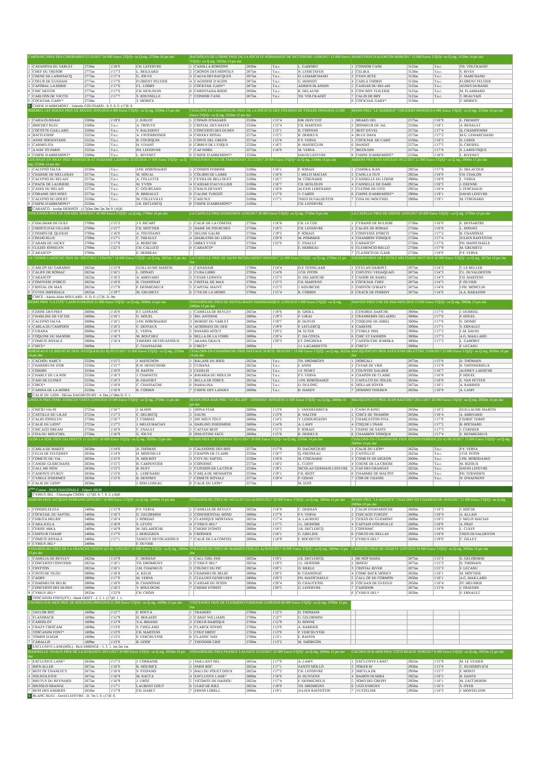| CABOURG PRIX DES CINERAIRES 27/12/2017 28 000 Euros T/Q/Q+ ou Q rég. 2750m 16 pts dur | | | | | BAGNOLES DE L'ORNE PRIX DE LA SOCIETE NORMANDE DE NETTOIEME 15/08/2017 12 000 Euros T/Q/Q+ ou Q rég. 2850m 13 pts dur | | | | | RANES PRIX D'ALENCON 06/08/2017 12 000 Euros T/Q/Q+ ou Q rég. 3150m 14 pts dur | | | | |
| 1 | CASANOVA DU VARLET | 2750m | 1'18"0 | CH. LEFEBVRE | 1 | CAMILLA ROBSONS | 2850m | T.n.c. | L. GABORIT | 1 | CONNOR CASH | 3125m | T.n.c. | TH. VOLCKAERT |
| 2 | CHEF DU TRESOR | 2775m | 1'17"3 | L. BEILEARD | 2 | CRONOS DES MONTILS | 2875m | T.n.c. | N. LEMETAYER | 2 | CELIKA | 3150m | T.n.c. | S. RIVES |
| 3 | CHENE DE LANDISACQ | 2775m | 1'17"4 | G. JOUVE | 3 | CALVA DES RACQUES | 2875m | T.n.c. | D. LEMARCHAND | 3 | CYAN JICEE | 3150m | T.n.c. | C. MARCHAND |
| 4 | COEUR DE GUEHAM | 2775m | 1'17"6 | FLORENT PELTIER | 4 | CAGNOISE D'AGON | 2875m | T.n.c. | G. HERNOT | 4 | CARLA THORIS | 3150m | T.n.c. | FLORENT PELTIER |
| 5 | CAPORAL LA BORIE | 2775m | 1'17"6 | CL. LOBRY | 5 | COCKTAIL GABY* | 2875m | T.n.c. | ADRIEN BLANDIN | 5 | CASDAR DU RELAIS | 3125m | T.n.c. | AGNES DURAND |
| 6 | CHIC DESTIN | 2775m | 1'17"6 | CH. HESLOUIN | 6 | CHRISTIANA BODO | 2850m | T.n.c. | R. DELAUNE | 6 | COW BOY TUILERIE | 3125m | T.n.c. | M. FLAMBARD |
| 7 | CARLTON DE VIETTE | 2775m | 1'17"7 | S. ROUSSELLE | 7 | CONNOR CASH | 2875m | T.n.c. | TH. VOLCKAERT | 7 | CALIN DE BRY | 3125m | T.n.c. | T. BEAUVAIS |
| 0 | COCKTAIL GABY* | 2750m | | T. MORICE | | | | | | 0 | COCKTAIL GABY* | 3150m | | T. MORICE |
| 9 | CHIPIE D'ABBEMONT - Valentin GOUSSARD - 8. 0. 8. 0. (17)0. 6. | | | | | | | | | | | | | |
| BIHOREL LES ROUEN PRIX DE ROUEN 10/05/2018 4 000 Euros T/Q/Q+ ou Q rég. 2500m 13 pts dur | | | | | CHALONS-EN-CHAMPAGNE PRIX DE LA SOCIETE DES COURSES DE STRASB 29/04/2018 15 000 Euros T/Q/Q+ ou Q rég. 2550m 15 pts dur | | | | | REIMS PRIX "LE DIABOLO" VOUZIERS 09/04/2018 6 000 Euros T/Q/Q+ ou Q rég. 2550m 16 pts dur | | | | |
| 1 | CAIFA DURHAM | 2500m | 1'19"0 | J. JUBLOT | 1 | COPAIN D'HASARD | 2550m | 1'15"4 | RIK DEPUYDT | 1 | BRAKO JIEL | 2575m | 1'16"9 | E. FREMIOT |
| 2 | BRICHET BLEU | 2500m | T.n.c. | A. TROUVE | 2 | CRISTAL DES HAYES | 2550m | 1'15"4 | CH. MARTENS | 2 | BONHEUR DE JAL | 2550m | 1'18"1 | A. RENAULT |
| 3 | COCOTTE GAILLARD | 2500m | T.n.c. | V. BALEDENT | 3 | CONCERTO DES DUNES | 2575m | 1'15"1 | B. COPPENS | 3 | BEST D'EVEL | 2575m | 1'17"4 | Q. CHAMPENOIS |
| 4 | BATTLESHIP | 2525m | T.n.c. | A. UNTERREINER | 4 | CHEEKY ROYAL | 2575m | 1'15"5 | R. DERIEUX | 4 | BLUE DAYA | 2575m | 1'17"2 | M.G. LEMARCHAND |
| 5 | ANNE NOGENTAISE | 2525m | T.n.c. | B. COURQUIN | 5 | CONTE DEL GREEN | 2575m | 1'15"8 | P.Y. VERVA | 5 | COCKTAIL DE CARO | 2550m | 1'18"2 | D. LEROI |
| 6 | CARMELITA | 2500m | T.n.c. | H. VIVANT | 6 | CIRRUS DE L'ESQUE | 2550m | 1'16"5 | B. MASSEGUIN | 6 | BANDIT | 2575m | 1'17"5 | D. CRESPEL |
| 7 | A WAY TO PARIS | 2525m | T.n.c. | PH. LEFEBVRE | 7 | CAP NORD | 2575m | 1'16"0 | M. VERVA | 7 | BIGOUDIN | 2575m | 1'17"8 | S. LABOUTIQUE |
| 8 | CHIPIE D'ABBEMONT* | 2500m | T.n.c. | L. RIVENET | 0 | CHIPIE D'ABBEMONT* | 2550m | | DAVID LEFEVRE | 8 | CHIPIE D'ABBEMONT* | 2550m | 1'18"8 | L. RIVENET |
| GOURNAY EN BRAY PRIX MONSIEUR ET MADAME LADOSKI 25/03/2018 17 000 Euros T/Q/Q+ ou Q rég. 2550m 14 pts dur | | | | | VINCENNES PRIX DE PARTHENAY 25/12/2017 20 000 Euros T/Q/Q+ ou Q rég. 2100m 16 pts dur | | | | | AMIENS PRIX DES EPICEAS 19/12/2017 21 000 Euros T/Q/Q+ ou Q rég. 2900m 15 pts dur | | | | |
| 1 | CALYPSO TALVA | 2550m | T.n.c. | J.PH. BORODAJKO | 1 | COSMOS PERRINE | 2100m | 1'16"1 | P. SORAIS | 1 | CIMOKA JEAN | 2925m | 1'17"8 | G. DELACOUR |
| 2 | CHARME DE MELLERAY | 2575m | T.n.c. | M. HOUAL | 2 | COLIBRI DE LARRE | 2100m | 1'16"6 | J. MELIS MACIAS | 2 | CAPILLA TEJY | 2925m | 1'18"0 | CH. CHALON |
| 3 | CALYPSO DU RELAIS | 2575m | T.n.c. | A. COLLETTE | 3 | CEYRA DE BELLOUET | 2100m | 1'16"7 | M. COIGNARD | 3 | CANNELLE DU LOISIR | 2900m | 1'18"9 | L. VERVA |
| 4 | CRACK DE LAURIERE | 2550m | T.n.c. | M. YVON | 4 | CASDAR D'AUVILLIER | 2100m | 1'16"7 | CH. HESLOUIN | 4 | CANNELLE DE DABE | 2925m | 1'18"3 | J. OZENNE |
| 5 | CADIX DU RELAIS | 2575m | T.n.c. | C. GOURGAND | 5 | CHAUD DEVANT | 2100m | 1'16"8 | ALEXIS LERENARD | 5 | CLEONE DU GITE | 2925m | 1'18"4 | J. FERCHAUD |
| 6 | CORANIE DES NOES | 2575m | T.n.c. | N. BRIDAULT | 6 | CALINE TURGOT | 2100m | 1'17"0 | V. CABOS | 6 | CHIPIE D'ABBEMONT* | 2900m | 1'19"1 | DAVID LEFEVRE |
| 7 | CALYPSO DU DOUET | 2550m | T.n.c. | M. COLLEVILLE | 7 | CAID SLY | 2100m | 1'17"1 | THEO DUVALDESTIN | 7 | CISA DU MOUCHEL | 2900m | 1'19"1 | M. COIGNARD |
| 0 | CHIPIE D'ABBEMONT* | 2550m | | J.R. DECLERCQ | 0 | CHIPIE D'ABBEMONT* | 2100m | | CH. LEFEBVRE | | | | | |
| 10 | CARASCO - Jordan DENISOT - (17)Dm Dm 5m 3m 9. (16)0. | | | | | | | | | | | | | |
| VINCENNES PRIX DE DINARD 30/08/2017 40 000 Euros T/Q/Q+ ou Q rég. 2700m 10 pts dur | | | | | LA CAPELLE PRIX D'ENGHIEN 15/06/2017 20 000 Euros T/Q/Q+ ou Q rég. 2750m 9 pts dur | | | | | LA CAPELLE PRIX DE DIEPPE 12/05/2017 20 000 Euros T/Q/Q+ ou Q rég. 2750m 14 pts dur | | | | |
| 1 | CHALIMAR DE GUEZ | 2700m | 1'15"2 | J.Y. RICART | 1 | CALIE DE LA COMTEE | 2750m | 1'16"8 | CH. LE COZ | 1 | CYRANO DE BULIERE | 2750m | 1'16"0 | E. DESSARTRE |
| 2 | CIROCO D'AUVILLIER | 2700m | 1'15"7 | CH. MOTTIER | 2 | DAME DE FOURCHES | 2750m | 1'18"5 | CH. LEFEBVRE | 2 | CALIFE DE ROMAZ | 2750m | 1'16"8 | L. DONATI |
| 3 | COSMOS DE QUERAY | 2700m | 1'16"0 | A. TOUSSAINT | 3 | DELINE GALBE | 2750m | 1'19"2 | P. SORAIS | 3 | COMTESSE D'ORCO | 2750m | 1'17"2 | B. CHANONAT |
| 4 | CREDO BLUE | 2700m | 1'17"1 | C. THEAULT | 4 | DIABLESSE DU LOGIS | 2750m | 1'20"9 | M. POMMIER | 4 | CHAMBON TONIQUE | 2750m | 1'17"4 | JULIEN RAFFESTIN |
| 5 | CARABI DU JACKY | 2700m | 1'17"8 | A. REBECHE | 5 | DIRKY EVER | 2750m | 1'22"0 | C. ENAULT | 5 | CARASCO* | 2750m | 1'17"6 | PH. MASSCHAELE |
| 6 | CLEZIO JOSSELYN | 2700m | 1'22"3 | CH. CALLICO | 0 | CARASCO* | 2750m | | E. HERBEAU | 6 | CLEMENCIO BELLO | 2750m | 1'17"9 | M. GRUMETZ |
| 0 | CARASCO* | 2700m | | E. HERBEAU | | | | | | 7 | CLASSICO DU GADE | 2750m | 1'18"0 | P.Y. VERVA |
| LE CROISE-LAROCHE PRIX DU SOUCHEZ 15/04/2017 18 000 Euros T/Q/Q+ ou Q rég. 2825m 13 pts dur | | | | | LA CAPELLE PRIX DE SAINS RICHAUMONT 06/04/2017 21 000 Euros T/Q/Q+ ou Q rég. 2700m 15 pts dur | | | | | ENGHIEN PRIX DE L'ECOLE MILITAIRE 09/07/2016 40 000 Euros T/Q/Q+ ou Q rég. 2875m 16 pts dur | | | | |
| 1 | CARLOS DU GARABIN | 2825m | 1'15"9 | GUILLAUME MARTIN | 1 | CANADAIR | 2700m | 1'14"4 | D.P. TESSELAAR | 1 | CEYLAN DAIRPET | 2875m | 1'14"3 | T. LE BELLER |
| 2 | CALIFE DE ROMAZ | 2825m | 1'16"1 | L. DONATI | 2 | CUBA LIBRE | 2700m | 1'14"6 | J.CH. PITON | 2 | CHO OYU VEDAQUAIS | 2875m | 1'14"3 | CL. DUVALDESTIN |
| 3 | CARASCO* | 2825m | 1'16"2 | A. ABRIVARD | 3 | CESAR LERWEN | 2700m | 1'15"3 | D. DELAROCHE | 3 | CADOR DE BABEL | 2875m | 1'14"3 | CH. MARTENS |
| 4 | COMTESSE D'ORCO | 2825m | 1'16"6 | B. CHANONAT | 4 | CRISTAL DE MAX | 2700m | 1'15"3 | CH. MARTENS | 4 | COCKTAIL CHEF | 2875m | 1'14"5 | F. OUVRIE |
| 5 | CRISTAL DE MAX | 2825m | 1'17"8 | F. DESMIGNEUX | 5 | CAPITAL MAJYC | 2700m | 1'15"3 | J. KOUBICHE | 5 | CHISTOU D'IRATY | 2875m | 1'14"6 | J.PH. MONCLIN |
| 6 | CUVEE IMPERIALE | 2825m | 1'19"7 | M. GRUMETZ | 6 | CYR DE LA MOIRE | 2700m | 1'15"4 | R. CORBIN | 6 | CRACK DE PEBRISY | 2875m | 1'14"6 | A.A. BARASSIN |
| 11 | CIRCE - Alexis Alain BOULARD - 0. D. 0. (17)6. D. 0m | | | | | | | | | | | | | |
| REIMS PRIX "LA CITE" LAON 01/04/2018 21 000 Euros T/Q/Q+ ou Q rég. 2600m 14 pts dur | | | | | STRASBOURG PRIX DU RESTAURANT PANORAMIQUE 11/03/2018 5 000 Euros T/Q/Q+ ou Q rég. 2800m 13 pts dur | | | | | NANTES PRIX UNE DE MAI 04/01/2018 13 000 Euros T/Q/Q+ ou Q rég. 3000m 13 pts dur | | | | |
| 1 | CERISE DES PRES | 2600m | 1'16"0 | ET. LEFRANC | 1 | CAMELIA DE BEYLEV | 2825m | 1'18"6 | R. GROLL | 1 | CENDREE DARCHE | 3000m | 1'17"0 | J. DUBREIL |
| 2 | CHARLINE DE VICTHI | 2600m | 1'16"1 | G. HOUEL | 2 | BEL ANTOINE | 2800m | 1'19"3 | P. UJKAJ | 2 | CRANBERRY DELADOU | 3000m | 1'17"0 | P. HOUEL |
| 3 | CALYPSO TALVA | 2600m | 1'16"1 | J.PH. BORODAJKO | 3 | BEBERT DU VARLET | 2800m | 1'19"7 | B. DUPUIS | 3 | COQUINE DU HIREL | 3000m | 1'17"0 | G. DONIO |
| 4 | CARLA DU CAMPDOS | 2600m | 1'16"2 | C. DEFFAUX | 4 | ACROBATE DU DER | 2825m | 1'19"0 | P. LECLERCQ | 4 | CARESSE | 3000m | 1'17"1 | S. ERNAULT |
| 5 | CUBANA | 2600m | 1'16"3 | L. VERVA | 5 | BAYARD ATOUT | 2800m | 1'20"2 | M. ELTER | 5 | CYBELE PHIL | 3000m | 1'17"2 | L.M. DAVID |
| 6 | COQUINE DU MANOIR | 2600m | 1'16"3 | M. BOUCHEZ | 6 | BELLA DE LA VOIRE | 2800m | 1'20"4 | C. DA COSTA | 6 | CHIC ET FASHION | 3000m | 1'17"3 | A.G. MAILLARD |
| 7 | COMETE ROYALE | 2600m | 1'16"4 | THIERRY DEVOUASSOUX | 7 | AKABA GRAUX | 2825m | 1'20"3 | ET. ONGHENA | 7 | CARTOUCHE JEMISKA | 3000m | 1'17"3 | L. GABORIT |
| 0 | CIRCE* | 2600m | | C. CHASSAGNE | 0 | CIRCE* | 2800m | | J.J. LAGARDETTE | 0 | CIRCE* | 3000m | | F. LECANU |
| BORDEAUX LE BOUSCAT PRIX D'EYQUEM (Gr B) 03/12/2017 15 000 Euros T/Q/Q+ ou Q rég. 2550m 14 pts dur | | | | | CHALONS-EN-CHAMPAGNE PRIX PAYSAGE SUBTIL 08/10/2017 13 000 Euros T/Q/Q+ ou Q rég. 2625m 14 pts dur | | | | | MAUQUENCHY PRIX AUGUSTIN DELETTRE 23/09/2017 22 000 Euros T/Q/Q+ ou Q rég. 2850m 16 pts dur | | | | |
| 1 | CACHOU NARCY | 2550m | 1'15"5 | J. MATIGNON | 1 | BALANE DU RIED | 2625m | T.n.c. | TH. DROMIGNY | 1 | DORGALI | 2875m | 1'15"0 | D. THOMAIN |
| 2 | CHARMEUSE D'OR | 2550m | 1'15"7 | R.W. DENECHERE | 2 | CUBANA | 2625m | T.n.c. | F. ANNE | 2 | CESAR DE VRIE | 2850m | 1'15"9 | R. THONNERIEUX |
| 3 | COHIBO | 2550m | 1'16"0 | O. RAFFIN | 3 | CEDELIS | 2625m | T.n.c. | J.F. SENET | 3 | COUNTRY DALBER | 2850m | 1'16"7 | AUDREY LAROCHE |
| 4 | CHARLY DE LA NOE | 2550m | 1'16"3 | J. CHAVATTE | 4 | BAVARIA DU MOULIN | 2625m | T.n.c. | P.Y. VERVA | 4 | CHAPON DE CLAIRE | 2850m | 1'16"8 | P. HOUEL |
| 5 | CAID DE GUINES | 2550m | 1'16"3 | B. GRASSET | 5 | BELLA DE FORCE | 2625m | T.n.c. | J.PH. BORODAJKO | 5 | CAPULCO DU SOLEIL | 2850m | 1'16"8 | E. VAN PETTEN |
| 6 | CIRCE* | 2550m | 1'16"8 | C. CHASSAGNE | 6 | BARALINA | 2600m | T.n.c. | D. DULONG | 6 | DOLLAR SOYER | 2875m | 1'16"1 | A. BARRIER |
| 7 | CARINA DE LA MOIRE | 2550m | 1'16"8 | R. CORBIN | 7 | CHIPIE DES LANDES | 2600m | T.n.c. | B. HARDY | 7 | DOMINO THIEBEN | 2850m | 1'16"8 | A. LAMY |
| 12 | CALIE DU LION - Olivier DAGNICOURT - 4. Dm (17)0m D. 0. 1. | | | | | | | | | | | | | |
| LISIEUX PRIX PINEL ESPACES VERTS 22/04/2018 10 000 Euros T/Q/Q+ ou Q rég. 2750m 11 pts dur | | | | | REIMS PRIX BAR PMU "LE PALAIS" - EPERNAY 29/03/2018 21 000 Euros T/Q/Q+ ou Q rég. 2600m 16 pts dur | | | | | MAUQUENCHY PRIX JEAN BAUCHET 28/11/2017 20 000 Euros T/Q/Q+ ou Q rég. 2850m 16 pts dur | | | | |
| 1 | CRICRI VALSE | 2725m | 1'16"7 | J. ALMIN | 1 | DONA STAR | 2600m | 1'13"6 | J. VANMEERBECK | 1 | CASH IS KING | 2850m | 1'16"2 | GUILLAUME MARTIN |
| 2 | CASTILLE DU LILAS | 2725m | 1'17"2 | C. DELBECQ | 2 | ZAUNI | 2600m | 1'13"8 | R. WALTER | 2 | CIRCE DE TRAMON | 2850m | 1'16"4 | A. ABRIVARD |
| 3 | CALIO JOSSELYN | 2750m | 1'16"7 | T. COMPAS | 3 | DIS NOUS TOUT | 2600m | 1'14"2 | Y. LEBOURGEOIS | 3 | CHARLESTON PIYA | 2850m | 1'17"0 | CEDRIC TERRY |
| 4 | CALIE DU LION* | 2725m | 1'17"5 | J. MELIS MACIAS | 4 | DARLING D'HERMINE | 2600m | 1'14"8 | A. LAMY | 4 | COQ DE L'INAM | 2850m | 1'17"2 | B. ROCHARD |
| 5 | CHICAGO DREAM | 2750m | 1'16"8 | C. ENAULT | 5 | CAFTAN BESP | 2600m | 1'15"3 | P. SORAIS | 5 | CERISE DE SASSY | 2850m | 1'17"3 | J. CERISIER |
| 6 | CISA DU MOUCHEL | 2750m | 1'16"9 | G. JOUVE | 6 | PHILISTINE FACE | 2600m | 1'15"6 | R. DERIEUX | 6 | CHAMBON TONIQUE | 2850m | 1'17"4 | E. DESMIGNEUX |
| LYON LA SOIE PRIX GELINOTTE 11/11/2017 20 000 Euros T/Q/Q+ ou Q rég. 2650m 13 pts dur | | | | | REIMS PRIX DE CHESNAY 02/11/2017 20 000 Euros T/Q/Q+ ou Q rég. 2550m 14 pts dur | | | | | CHALONS-EN-CHAMPAGNE PRIX JOSEPH PERRIER (Gr A) 08/10/2017 13 000 Euros T/Q/Q+ ou Q rég. 2600m 14 pts dur | | | | |
| 1 | CARLA DE MARZY | 2650m | 1'14"6 | A. THOMAS | 1 | CALEDONIE DES IRIS | 2575m | 1'17"9 | O. DAGNICOURT | 1 | CALIE DU LION* | 2625m | T.n.c. | P.Y. VERVA |
| 2 | CELIA DE FEUGERES | 2650m | 1'14"8 | H. MONTHULE | 2 | CHAPON DE CLAIRE | 2550m | 1'18"7 | Q. FRESNEAU | 2 | CASTELLO | 2625m | T.n.c. | J.CH. PITON |
| 3 | COMETE DU VAL | 2650m | 1'15"0 | N. MOUROT | 3 | CITY DU SAPTEL | 2550m | 1'18"8 | M. COIGNARD | 3 | COMETE DE DIGEON | 2600m | T.n.c. | J.PH. BORODAJKO |
| 4 | CANDIE GUERCHAISE | 2650m | 1'15"5 | B. CARPENTIER | 4 | COPERNIC | 2575m | 1'18"2 | L. CUEFF | 4 | CHENE DE LA CRIERE | 2600m | T.n.c. | M. BIZOUX |
| 5 | CALL ME NOW | 2650m | 1'15"5 | B. RUET | 5 | CUPIDON DE LA COUR | 2550m | 1'19"1 | NICOLAS GERMAIN LEFEVRE | 5 | CAP DES GRANGES | 2625m | T.n.c. | DAVID LEFEVRE |
| 6 | CADENCE D'URZY | 2650m | 1'15"6 | L. LERENARD | 6 | CARLA DE MEMARTIN | 2550m | 1'19"1 | CH. HEOT | 6 | CHARMIE DE MALTOT | 2600m | T.n.c. | PH. TERNISIEN |
| 7 | CYBELE D'HERMES | 2650m | 1'15"6 | R. DESPRES | 7 | COMETE ROYALE | 2575m | 1'18"4 | P. GERAY | 7 | COR DE CHASSE | 2600m | T.n.c. | N. D'HAENENS |
| 0 | CALIE DU LION* | 2650m | | J. BOILLEREAU | 0 | CALIE DU LION* | 2575m | | M. IZZO | | | | | |
| 6<sup>ème</sup> Course - PRIX DIAGONALE - Départ 16h30 | | | | | | | | | | | | | | |
| 1 | CYRIUS JIEL - Christophe CROIX - (17)D. 4. 7. 9. 2. (16)0. | | | | | | | | | | | | | |
| AMIENS PRIX JACQUES FERRAND 20/05/2017 16 000 Euros T/Q/Q+ ou Q rég. 2400m 14 pts dur | | | | | STRASBOURG PRIX DU MUGUET (Gr A) 09/05/2017 20 000 Euros T/Q/Q+ ou Q rég. 2800m 12 pts dur | | | | | REIMS PRIX "LE BAROCK" CHALONS EN CHAMPAGNE 10/04/2017 21 000 Euros T/Q/Q+ ou Q rég. 2600m 10 pts dur | | | | |
| 1 | CONDOLEEZZA | 2400m | 1'15"9 | P.Y. VERVA | 1 | CAMELIA DE BEYLEV | 2825m | 1'16"8 | C. DERHAN | 1 | CALIN D'HAVAROCHE | 2600m | 1'18"3 | J. HOCDE |
| 2 | COCKTAIL DU SAPTEL | 2400m | 1'16"3 | G. GELORMINI | 2 | CONFIDENTIAL BOND | 2800m | 1'17"6 | P.Y. VERVA | 2 | CHICAGO TURGOT | 2600m | 1'18"4 | A. ALLAIS |
| 3 | CHIKITA MELRIC | 2400m | 1'16"4 | J. BORDAS | 3 | CLASSIQUE MONTANA | 2825m | 1'17"4 | A. LAURENT | 3 | CENZO DU GUEMONT | 2600m | 1'18"5 | J. MELIS MACIAS |
| 4 | CARA JUELA | 2400m | 1'16"8 | S. LEVOY | 4 | CYRIUS JIEL* | 2825m | 1'17"5 | J.L. DERSOIR | 4 | CAPTAIN D'OURVILLE | 2600m | 1'18"6 | A. PRAT |
| 5 | CERISE MIKA | 2400m | 1'16"9 | M. DELAROCHE | 5 | CHERIF D'ONOT | 2800m | 1'18"5 | J.R. DECLERCQ | 5 | COPERNIC | 2600m | 1'18"8 | L. CUEFF |
| 6 | CHIPEUR CHAMP | 2400m | 1'17"0 | J. BERGGREN | 6 | CROONER | 2825m | 1'18"1 | G. GRELIER | 6 | COKTO DU BELLAY | 2600m | 1'18"8 | THEO DUVALDESTIN |
| 7 | COMETE ROYALE | 2400m | 1'17"1 | TANGUY DEVOUASSOUX | 7 | CALIE DE LA COMTEE | 2800m | 1'18"9 | F. ROCHETTE | 7 | CYRIUS JIEL* | 2600m | 1'19"0 | C. GILLET |
| 0 | CYRIUS JIEL* | 2400m | | F. OUVRIE | | | | | | | | | | |
| STRASBOURG PRIX DE LA FRANCHE COMTE (Gr B) 12/03/2017 16 000 Euros T/Q/Q+ ou Q rég. 2800m 13 pts dur | | | | | STRASBOURG PRIX DE MARMOUTIER (Gr A) 05/03/2017 16 000 Euros T/Q/Q+ ou Q rég. 2800m 13 pts dur | | | | | CABOURG PRIX DE GENETS 12/07/2016 34 000 Euros T/Q/Q+ ou Q rég. 2850m 16 pts dur | | | | |
| 1 | CAMELIA DE BEYLEV | 2825m | 1'15"9 | C. DERHAN | 1 | CALL GIRL PAN | 2825m | 1'19"1 | J.R. DECLERCQ | 1 | BE BOP MARA | 2875m | 1'15"3 | G. GELORMINI |
| 2 | CONCERTO COINTERIE | 2825m | 1'16"1 | TH. DROMIGNY | 2 | CYRIUS JIEL* | 2825m | 1'19"3 | J.L. DERSOIR | 2 | BINGO | 2875m | 1'15"3 | D. THOMAIN |
| 3 | CRYPTON | 2825m | 1'16"1 | J.M. CHAINEUX | 3 | COUNET DU PIC | 2825m | 1'20"1 | O. MERLE | 3 | CRISTAL RIVER | 2875m | 1'15"3 | F. LECANU |
| 4 | CINTO DE TILOU | 2800m | 1'16"8 | A. KELM | 4 | CHARMEUSE BELRI | 2800m | 1'20"2 | B. CHANONAT | 4 | COME BACK MONEY | 2850m | 1'16"1 | M. MOTTIER |
| 5 | CADRY | 2800m | 1'17"0 | M. VERVA | 5 | CLEA DES GENIEVRES | 2800m | 1'20"3 | PH. MASSCHAELE | 5 | CALL OF DE CORMON | 2850m | 1'16"1 | A.G. MAILLARD |
| 6 | CHARMEUSE BELRI | 2800m | 1'18"0 | B. CHANONAT | 6 | CASDAR DU SCION | 2800m | 1'20"4 | O. CHAUCESSE | 6 | COCAAN DE GUEGUE | 2850m | 1'16"4 | ST. MEUNIER |
| 7 | CONCERTO DES DUNES | 2800m | 1'18"2 | V. BOULOGNE | 7 | CHERIF D'ONOT | 2800m | 1'20"5 | G. LEFEBVRE | 7 | CARODOR | 2875m | 1'15"8 | J. TRAVERS |
| 9 | CYRIUS JIEL* | 2825m | 1'22"9 | CH. CROIX | | | | | | 0 | CYRIUS JIEL* | 2850m | | S. ERNAULT |
| 2 | TOSCANINI FONT(ITY) - Henk GRIFT - 2. 5. 1. (17)D. 1. 1. | | | | | | | | | | | | | |
| CAGNES-SUR-MER PRIX DE BOLOGNE 09/03/2018 25 000 Euros T/Q/Q+ ou Q rég. 1609m 12 pts dur | | | | | VINCENNES PRIX DE CLERMONT-FERRAND 25/09/2016 80 000 Euros T/Q/Q+ ou Q rég. 2700m 15 pts dur | | | | | | | | | |
| 1 | TAYLOR ROC | 1609m | 1'12"7 | F. ROCCA | 1 | TRADERS | 2700m | 1'12"3 | D. THOMAIN | | | | | |
| 2 | FLASHBACK | 1609m | 1'12"9 | D. BEKAERT | 2 | CARAT WILLIAMS | 2700m | 1'12"7 | G. GELORMINI | | | | | |
| 3 | CABERLOT | 1609m | 1'12"9 | Y.A. BRIAND | 3 | COEUR BAROQUE | 2700m | 1'12"9 | D. BONNE | | | | | |
| 4 | CRAZY CRISCANI | 1609m | 1'13"0 | S. CINGLAND | 4 | CLARCK SOTHO | 2700m | 1'13"0 | A. BARRIER | | | | | |
| 5 | TOSCANINI FONT* | 1609m | 1'13"0 | CH. MARTENS | 5 | COUP DROIT | 2700m | 1'13"0 | P. VERCRUYSSE | | | | | |
| 6 | TOMOS D'AGHI | 1609m | 1'13"2 | P. VERCRUYSSE | 6 | CLASSIC WAY | 2700m | 1'13"1 | E. RAFFIN | | | | | |
| 7 | CABALLIS | 1609m | 1'13"6 | B. GOOP | 7 | THEODOR GRIF | 2700m | 1'13"2 | M. SMORGON | | | | | |
| 3 | EXCLUSIVE LANE(HOL) - Rick EBBINGE - 5. 3. 1. 1m 2m 1m | | | | | | | | | | | | | |
| MARSEILLE VIVAUX PRIX DE LA DURANCE 20/11/2017 20 000 Euros T/Q/Q+ ou Q rég. 2650m 16 pts dur | | | | | STRASBOURG PRIX FRANCE 3 ALSACE 22/10/2017 22 000 Euros T/Q/Q+ ou Q rég. 2800m 12 pts dur | | | | | CAGNES-SUR-MER PRIX COCO BEACH 19/08/2017 8 000 Euros T/Q/Q+ ou Q rég. 2925m 12 pts dur | | | | |
| 1 | EXCLUSIVE LANE* | 2650m | 1'17"2 | J. CORBANIE | 1 | VAILLANT JIEL | 2825m | 1'17"0 | A. LAMY | 1 | EXCLUSIVE LANE* | 2925m | 1'15"9 | M. LE VEXIER |
| 2 | BIEN ALLER | 2675m | 1'16"6 | R. MOURICE | 2 | PARIS ROC | 2825m | 1'17"1 | SANTO MOLLO | 2 | POKER BI | 2950m | 1'15"6 | C. HUDOROVICH |
| 3 | BEST OF CHANLECY | 2675m | 1'16"8 | S. STEFANO | 3 | BALI DU POUET DOUX | 2825m | 1'17"2 | CH. LEFEBVRE | 3 | SHEYLA EK | 2950m | 1'15"7 | F. MONTI |
| 4 | SOLISTA D'ESI | 2675m | 1'16"9 | M. RACCA | 4 | EXCLUSIVE LANE* | 2800m | 1'18"0 | H. HUYGENS | 4 | RAMON DI MIRA | 2925m | 1'16"5 | B. DANTE |
| 5 | BRUTUS DU REYNARD | 2675m | 1'16"9 | J. UROZ | 5 | VICOMTE DE DAIDOU | 2825m | 1'17"4 | F. DESMIGNEUX | 5 | SOHO DEI GREPPI | 2950m | 1'16"1 | M. ZACCHERINI |
| 6 | BIESOLO ORANGE | 2675m | 1'17"1 | LAURENT GOUT | 6 | ULKO DE RIEZ | 2825m | 1'18"0 | TH. DROMIGNY | 6 | UGO D'ISIGNY | 2950m | 1'16"3 | S. OYER |
| 7 | BESS DES ANDIERS | 2650m | 1'17"9 | CH. HARET | 7 | ERWIN LOBELL | 2800m | 1'19"1 | JULIEN RAFFESTIN | 7 | VUTZELINE | 2950m | 1'16"3 | J. MONTELEON |
| 4 | BLANC BLEU - David LEFEVRE - D. 7m 5. 6. (17)0. 6. | | | | | | | | | | | | | |